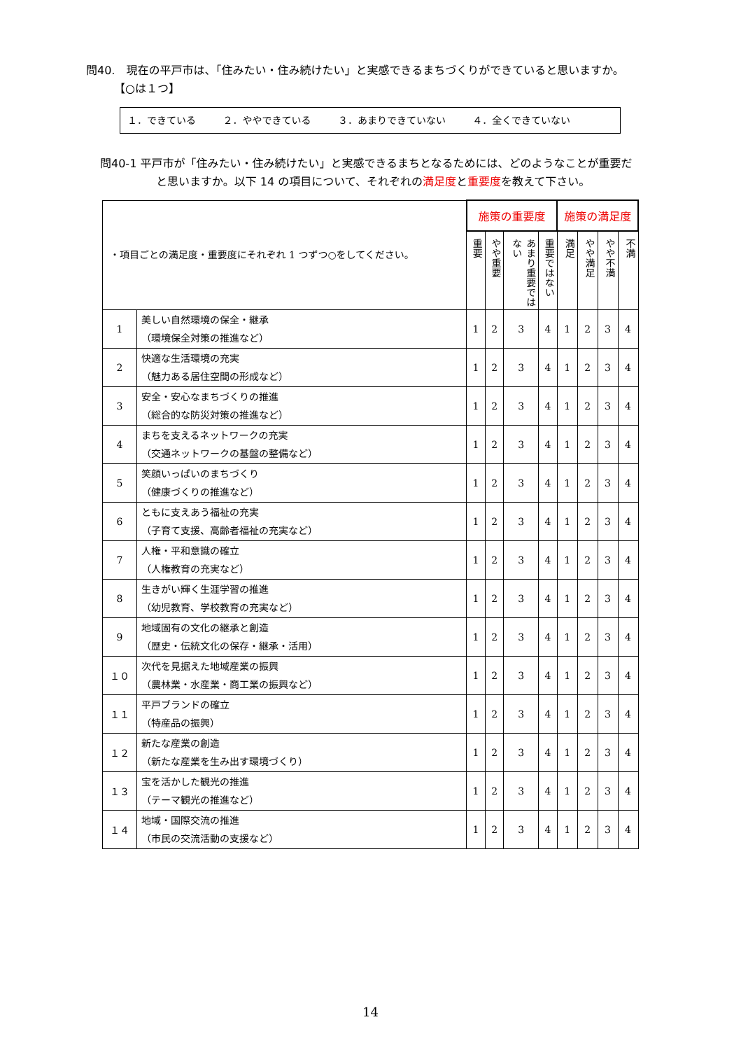問40.　現在の平戸市は、「住みたい・住み続けたい」と実感できるまちづくりができていると思いますか。
　　　【○は１つ】
１．できている 　２．ややできている 　３．あまりできていない 　４．全くできていない
問40-1 平戸市が「住みたい・住み続けたい」と実感できるまちとなるためには、どのようなことが重要だ
　　　　　と思いますか。以下 14 の項目について、それぞれの満足度と重要度を教えて下さい。
| ・項目ごとの満足度・重要度にそれぞれ 1 つずつ○をしてください。 | | 施策の重要度 | | | | 施策の満足度 | | | |
| --- | --- | --- | --- | --- | --- | --- | --- | --- | --- |
| | | 重要 | やや重要 | あまり重要ではない | 重要ではない | 満足 | やや満足 | やや不満 | 不満 |
| 1 | 美しい自然環境の保全・継承 （環境保全対策の推進など） | 1 | 2 | 3 | 4 | 1 | 2 | 3 | 4 |
| 2 | 快適な生活環境の充実 （魅力ある居住空間の形成など） | 1 | 2 | 3 | 4 | 1 | 2 | 3 | 4 |
| 3 | 安全・安心なまちづくりの推進 （総合的な防災対策の推進など） | 1 | 2 | 3 | 4 | 1 | 2 | 3 | 4 |
| 4 | まちを支えるネットワークの充実 （交通ネットワークの基盤の整備など） | 1 | 2 | 3 | 4 | 1 | 2 | 3 | 4 |
| 5 | 笑顔いっぱいのまちづくり （健康づくりの推進など） | 1 | 2 | 3 | 4 | 1 | 2 | 3 | 4 |
| 6 | ともに支えあう福祉の充実 （子育て支援、高齢者福祉の充実など） | 1 | 2 | 3 | 4 | 1 | 2 | 3 | 4 |
| 7 | 人権・平和意識の確立 （人権教育の充実など） | 1 | 2 | 3 | 4 | 1 | 2 | 3 | 4 |
| 8 | 生きがい輝く生涯学習の推進 （幼児教育、学校教育の充実など） | 1 | 2 | 3 | 4 | 1 | 2 | 3 | 4 |
| 9 | 地域固有の文化の継承と創造 （歴史・伝統文化の保存・継承・活用） | 1 | 2 | 3 | 4 | 1 | 2 | 3 | 4 |
| １０ | 次代を見据えた地域産業の振興 （農林業・水産業・商工業の振興など） | 1 | 2 | 3 | 4 | 1 | 2 | 3 | 4 |
| １１ | 平戸ブランドの確立 （特産品の振興） | 1 | 2 | 3 | 4 | 1 | 2 | 3 | 4 |
| １２ | 新たな産業の創造 （新たな産業を生み出す環境づくり） | 1 | 2 | 3 | 4 | 1 | 2 | 3 | 4 |
| １３ | 宝を活かした観光の推進 （テーマ観光の推進など） | 1 | 2 | 3 | 4 | 1 | 2 | 3 | 4 |
| １４ | 地域・国際交流の推進 （市民の交流活動の支援など） | 1 | 2 | 3 | 4 | 1 | 2 | 3 | 4 |
14